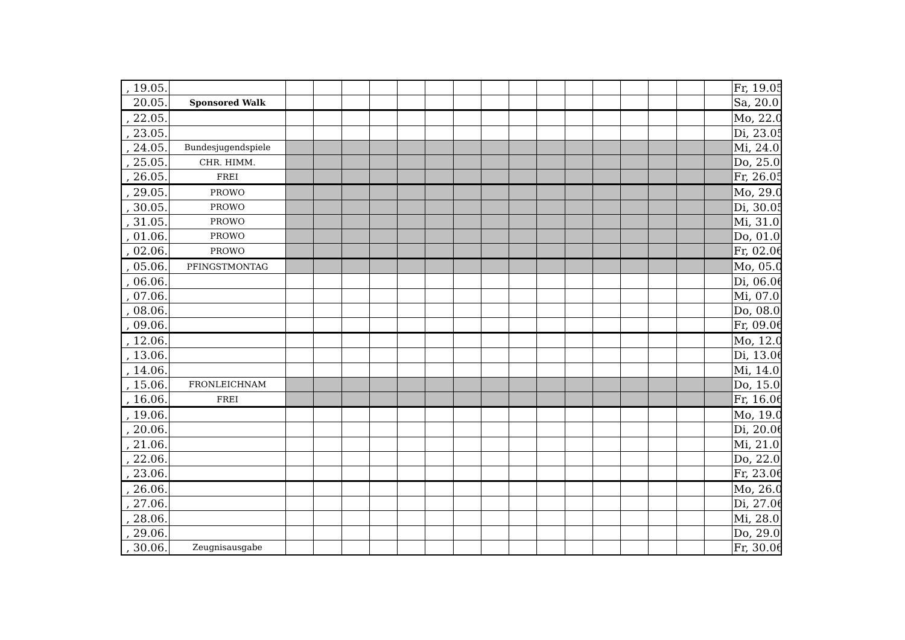| , 19.05. | | | | | | | | | | | | | | | | | | Fr, 19.05 |
| 20.05. | Sponsored Walk | | | | | | | | | | | | | | | | | Sa, 20.0 |
| , 22.05. | | | | | | | | | | | | | | | | | | Mo, 22.0 |
| , 23.05. | | | | | | | | | | | | | | | | | | Di, 23.05 |
| , 24.05. | Bundesjugendspiele | | | | | | | | | | | | | | | | | Mi, 24.0 |
| , 25.05. | CHR. HIMM. | | | | | | | | | | | | | | | | | Do, 25.0 |
| , 26.05. | FREI | | | | | | | | | | | | | | | | | Fr, 26.05 |
| , 29.05. | PROWO | | | | | | | | | | | | | | | | | Mo, 29.0 |
| , 30.05. | PROWO | | | | | | | | | | | | | | | | | Di, 30.05 |
| , 31.05. | PROWO | | | | | | | | | | | | | | | | | Mi, 31.0 |
| , 01.06. | PROWO | | | | | | | | | | | | | | | | | Do, 01.0 |
| , 02.06. | PROWO | | | | | | | | | | | | | | | | | Fr, 02.06 |
| , 05.06. | PFINGSTMONTAG | | | | | | | | | | | | | | | | | Mo, 05.0 |
| , 06.06. | | | | | | | | | | | | | | | | | | Di, 06.06 |
| , 07.06. | | | | | | | | | | | | | | | | | | Mi, 07.0 |
| , 08.06. | | | | | | | | | | | | | | | | | | Do, 08.0 |
| , 09.06. | | | | | | | | | | | | | | | | | | Fr, 09.06 |
| , 12.06. | | | | | | | | | | | | | | | | | | Mo, 12.0 |
| , 13.06. | | | | | | | | | | | | | | | | | | Di, 13.06 |
| , 14.06. | | | | | | | | | | | | | | | | | | Mi, 14.0 |
| , 15.06. | FRONLEICHNAM | | | | | | | | | | | | | | | | | Do, 15.0 |
| , 16.06. | FREI | | | | | | | | | | | | | | | | | Fr, 16.06 |
| , 19.06. | | | | | | | | | | | | | | | | | | Mo, 19.0 |
| , 20.06. | | | | | | | | | | | | | | | | | | Di, 20.06 |
| , 21.06. | | | | | | | | | | | | | | | | | | Mi, 21.0 |
| , 22.06. | | | | | | | | | | | | | | | | | | Do, 22.0 |
| , 23.06. | | | | | | | | | | | | | | | | | | Fr, 23.06 |
| , 26.06. | | | | | | | | | | | | | | | | | | Mo, 26.0 |
| , 27.06. | | | | | | | | | | | | | | | | | | Di, 27.06 |
| , 28.06. | | | | | | | | | | | | | | | | | | Mi, 28.0 |
| , 29.06. | | | | | | | | | | | | | | | | | | Do, 29.0 |
| , 30.06. | Zeugnisausgabe | | | | | | | | | | | | | | | | | Fr, 30.06 |